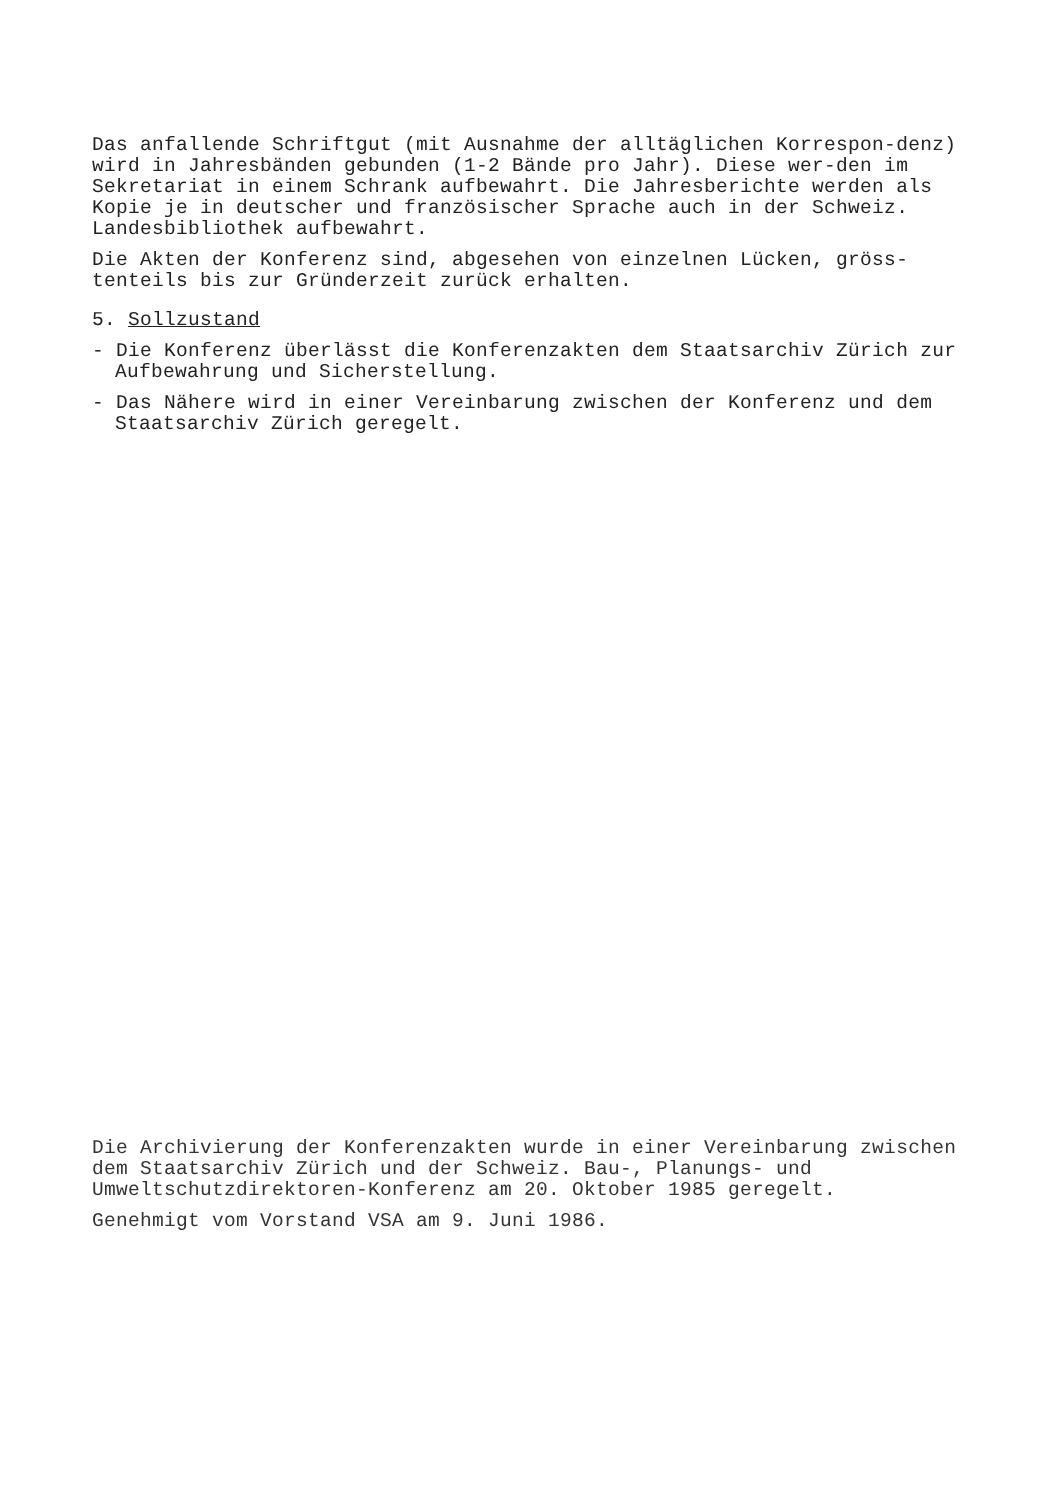Das anfallende Schriftgut (mit Ausnahme der alltäglichen Korrespon-denz) wird in Jahresbänden gebunden (1-2 Bände pro Jahr). Diese wer-den im Sekretariat in einem Schrank aufbewahrt. Die Jahresberichte werden als Kopie je in deutscher und französischer Sprache auch in der Schweiz. Landesbibliothek aufbewahrt.
Die Akten der Konferenz sind, abgesehen von einzelnen Lücken, gröss-tenteils bis zur Gründerzeit zurück erhalten.
5. Sollzustand
- Die Konferenz überlässt die Konferenzakten dem Staatsarchiv Zürich zur Aufbewahrung und Sicherstellung.
- Das Nähere wird in einer Vereinbarung zwischen der Konferenz und dem Staatsarchiv Zürich geregelt.
Die Archivierung der Konferenzakten wurde in einer Vereinbarung zwischen dem Staatsarchiv Zürich und der Schweiz. Bau-, Planungs- und Umweltschutzdirektoren-Konferenz am 20. Oktober 1985 geregelt.
Genehmigt vom Vorstand VSA am 9. Juni 1986.